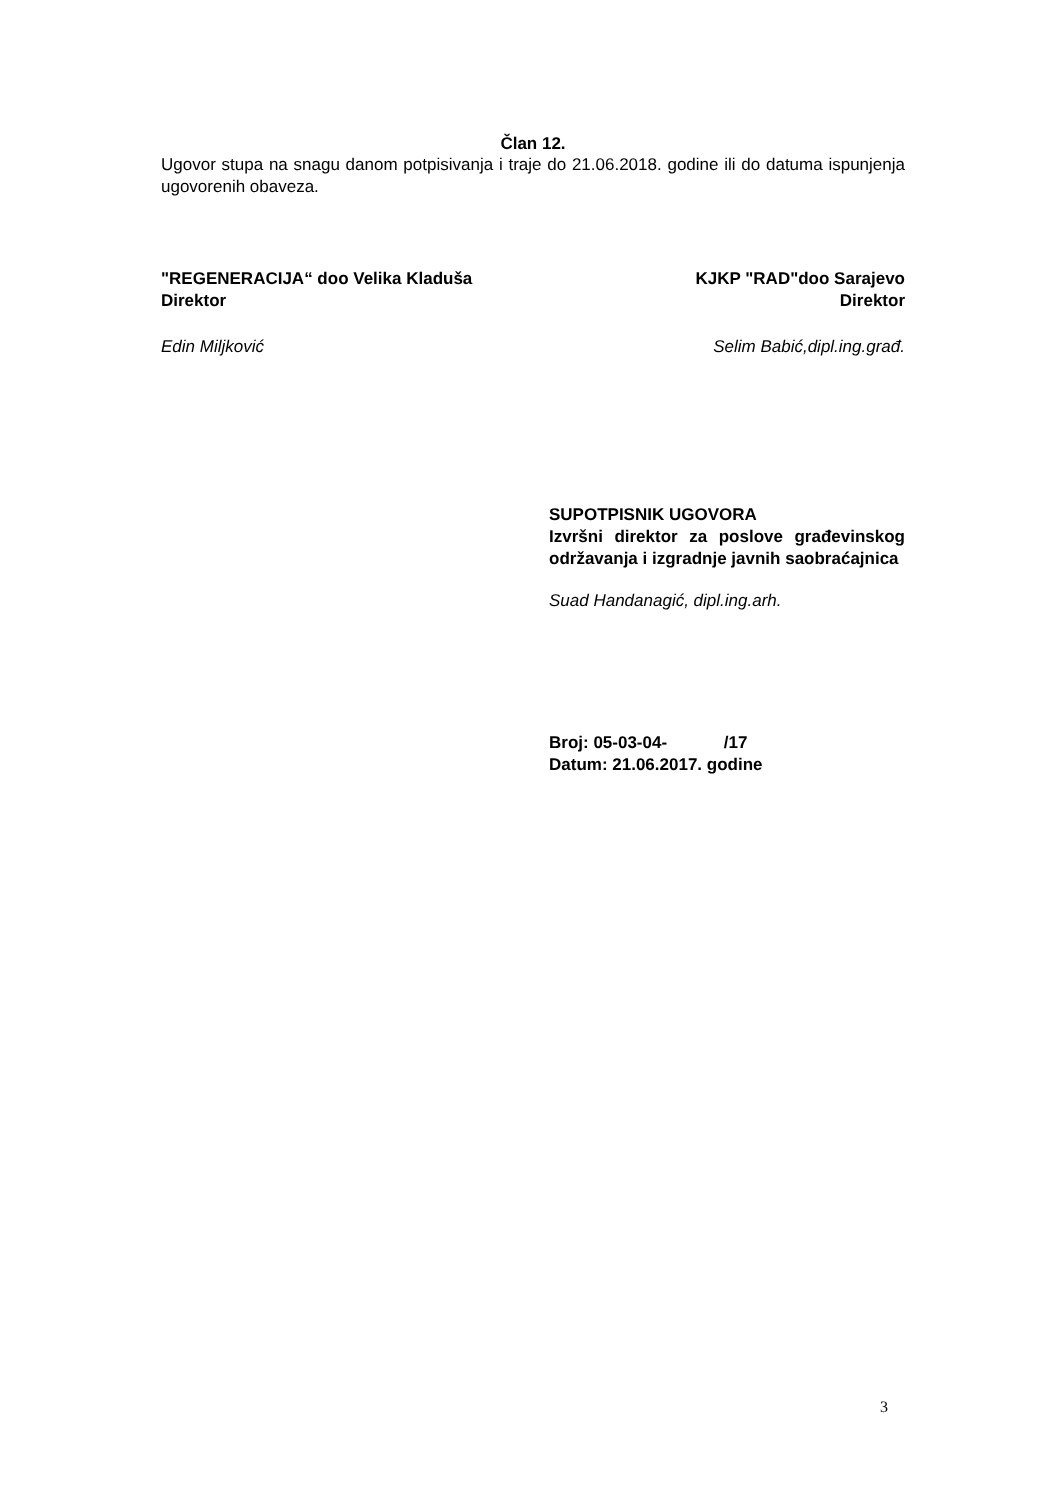Član 12.
Ugovor stupa na snagu danom potpisivanja i traje do 21.06.2018. godine ili do datuma ispunjenja ugovorenih obaveza.
"REGENERACIJA“ doo Velika Kladuša
Direktor
KJKP "RAD"doo Sarajevo
Direktor
Edin Miljković Selim Babić,dipl.ing.građ.
SUPOTPISNIK UGOVORA
Izvršni direktor za poslove građevinskog održavanja i izgradnje javnih saobraćajnica
Suad Handanagić, dipl.ing.arh.
Broj: 05-03-04- /17
Datum: 21.06.2017. godine
3